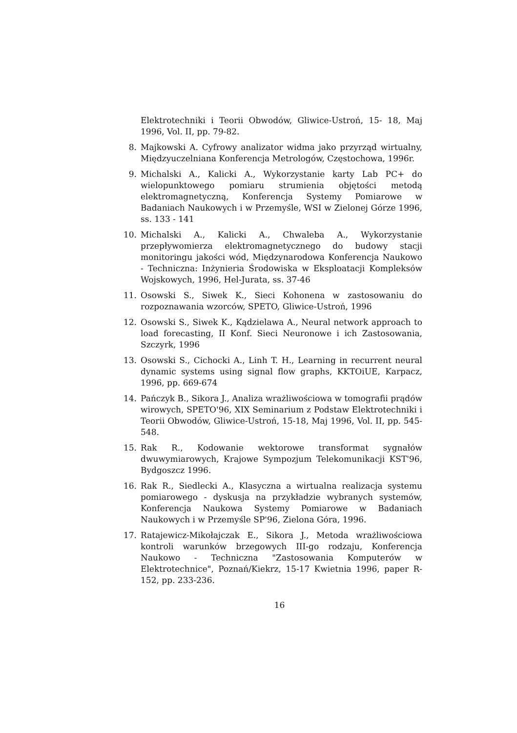Elektrotechniki i Teorii Obwodów, Gliwice-Ustroń, 15- 18, Maj 1996, Vol. II, pp. 79-82.
8. Majkowski A. Cyfrowy analizator widma jako przyrząd wirtualny, Międzyuczelniana Konferencja Metrologów, Częstochowa, 1996r.
9. Michalski A., Kalicki A., Wykorzystanie karty Lab PC+ do wielopunktowego pomiaru strumienia objętości metodą elektromagnetyczną, Konferencja Systemy Pomiarowe w Badaniach Naukowych i w Przemyśle, WSI w Zielonej Górze 1996, ss. 133 - 141
10. Michalski A., Kalicki A., Chwaleba A., Wykorzystanie przepływomierza elektromagnetycznego do budowy stacji monitoringu jakości wód, Międzynarodowa Konferencja Naukowo - Techniczna: Inżynieria Środowiska w Eksploatacji Kompleksów Wojskowych, 1996, Hel-Jurata, ss. 37-46
11. Osowski S., Siwek K., Sieci Kohonena w zastosowaniu do rozpoznawania wzorców, SPETO, Gliwice-Ustroń, 1996
12. Osowski S., Siwek K., Kądzielawa A., Neural network approach to load forecasting, II Konf. Sieci Neuronowe i ich Zastosowania, Szczyrk, 1996
13. Osowski S., Cichocki A., Linh T. H., Learning in recurrent neural dynamic systems using signal flow graphs, KKTOiUE, Karpacz, 1996, pp. 669-674
14. Pańczyk B., Sikora J., Analiza wrażliwościowa w tomografii prądów wirowych, SPETO'96, XIX Seminarium z Podstaw Elektrotechniki i Teorii Obwodów, Gliwice-Ustroń, 15-18, Maj 1996, Vol. II, pp. 545-548.
15. Rak R., Kodowanie wektorowe transformat sygnałów dwuwymiarowych, Krajowe Sympozjum Telekomunikacji KST'96, Bydgoszcz 1996.
16. Rak R., Siedlecki A., Klasyczna a wirtualna realizacja systemu pomiarowego - dyskusja na przykładzie wybranych systemów, Konferencja Naukowa Systemy Pomiarowe w Badaniach Naukowych i w Przemyśle SP'96, Zielona Góra, 1996.
17. Ratajewicz-Mikołajczak E., Sikora J., Metoda wrażliwościowa kontroli warunków brzegowych III-go rodzaju, Konferencja Naukowo - Techniczna "Zastosowania Komputerów w Elektrotechnice", Poznań/Kiekrz, 15-17 Kwietnia 1996, paper R- 152, pp. 233-236.
16